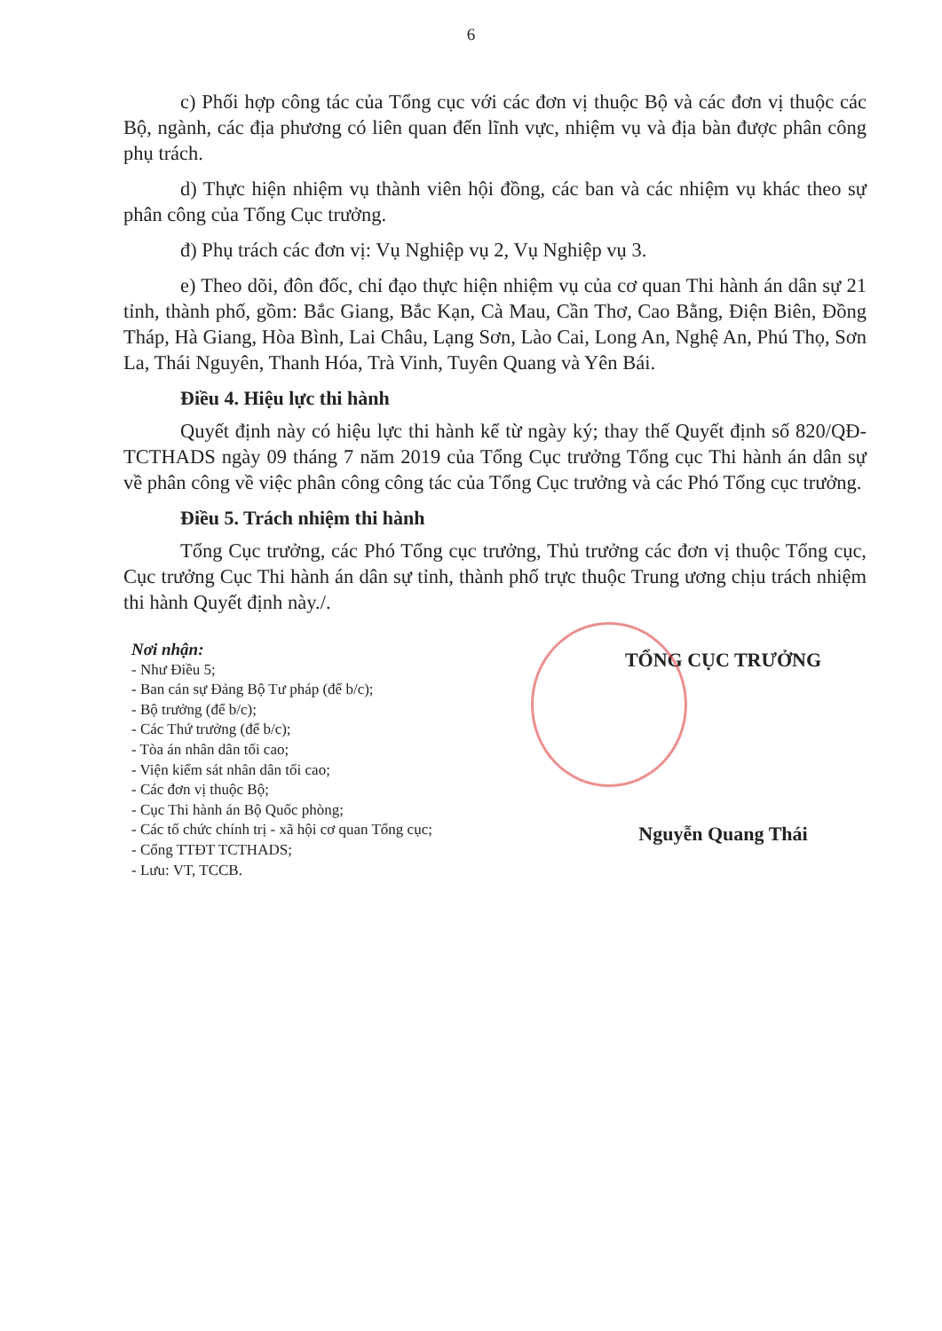6
c) Phối hợp công tác của Tổng cục với các đơn vị thuộc Bộ và các đơn vị thuộc các Bộ, ngành, các địa phương có liên quan đến lĩnh vực, nhiệm vụ và địa bàn được phân công phụ trách.
d) Thực hiện nhiệm vụ thành viên hội đồng, các ban và các nhiệm vụ khác theo sự phân công của Tổng Cục trưởng.
đ) Phụ trách các đơn vị: Vụ Nghiệp vụ 2, Vụ Nghiệp vụ 3.
e) Theo dõi, đôn đốc, chỉ đạo thực hiện nhiệm vụ của cơ quan Thi hành án dân sự 21 tỉnh, thành phố, gồm: Bắc Giang, Bắc Kạn, Cà Mau, Cần Thơ, Cao Bằng, Điện Biên, Đồng Tháp, Hà Giang, Hòa Bình, Lai Châu, Lạng Sơn, Lào Cai, Long An, Nghệ An, Phú Thọ, Sơn La, Thái Nguyên, Thanh Hóa, Trà Vinh, Tuyên Quang và Yên Bái.
Điều 4. Hiệu lực thi hành
Quyết định này có hiệu lực thi hành kể từ ngày ký; thay thế Quyết định số 820/QĐ-TCTHADS ngày 09 tháng 7 năm 2019 của Tổng Cục trưởng Tổng cục Thi hành án dân sự về phân công về việc phân công công tác của Tổng Cục trưởng và các Phó Tổng cục trưởng.
Điều 5. Trách nhiệm thi hành
Tổng Cục trưởng, các Phó Tổng cục trưởng, Thủ trưởng các đơn vị thuộc Tổng cục, Cục trưởng Cục Thi hành án dân sự tỉnh, thành phố trực thuộc Trung ương chịu trách nhiệm thi hành Quyết định này./.
Nơi nhận:
- Như Điều 5;
- Ban cán sự Đảng Bộ Tư pháp (để b/c);
- Bộ trưởng (để b/c);
- Các Thứ trưởng (để b/c);
- Tòa án nhân dân tối cao;
- Viện kiểm sát nhân dân tối cao;
- Các đơn vị thuộc Bộ;
- Cục Thi hành án Bộ Quốc phòng;
- Các tổ chức chính trị - xã hội cơ quan Tổng cục;
- Cổng TTĐT TCTHADS;
- Lưu: VT, TCCB.
TỔNG CỤC TRƯỞNG
Nguyễn Quang Thái